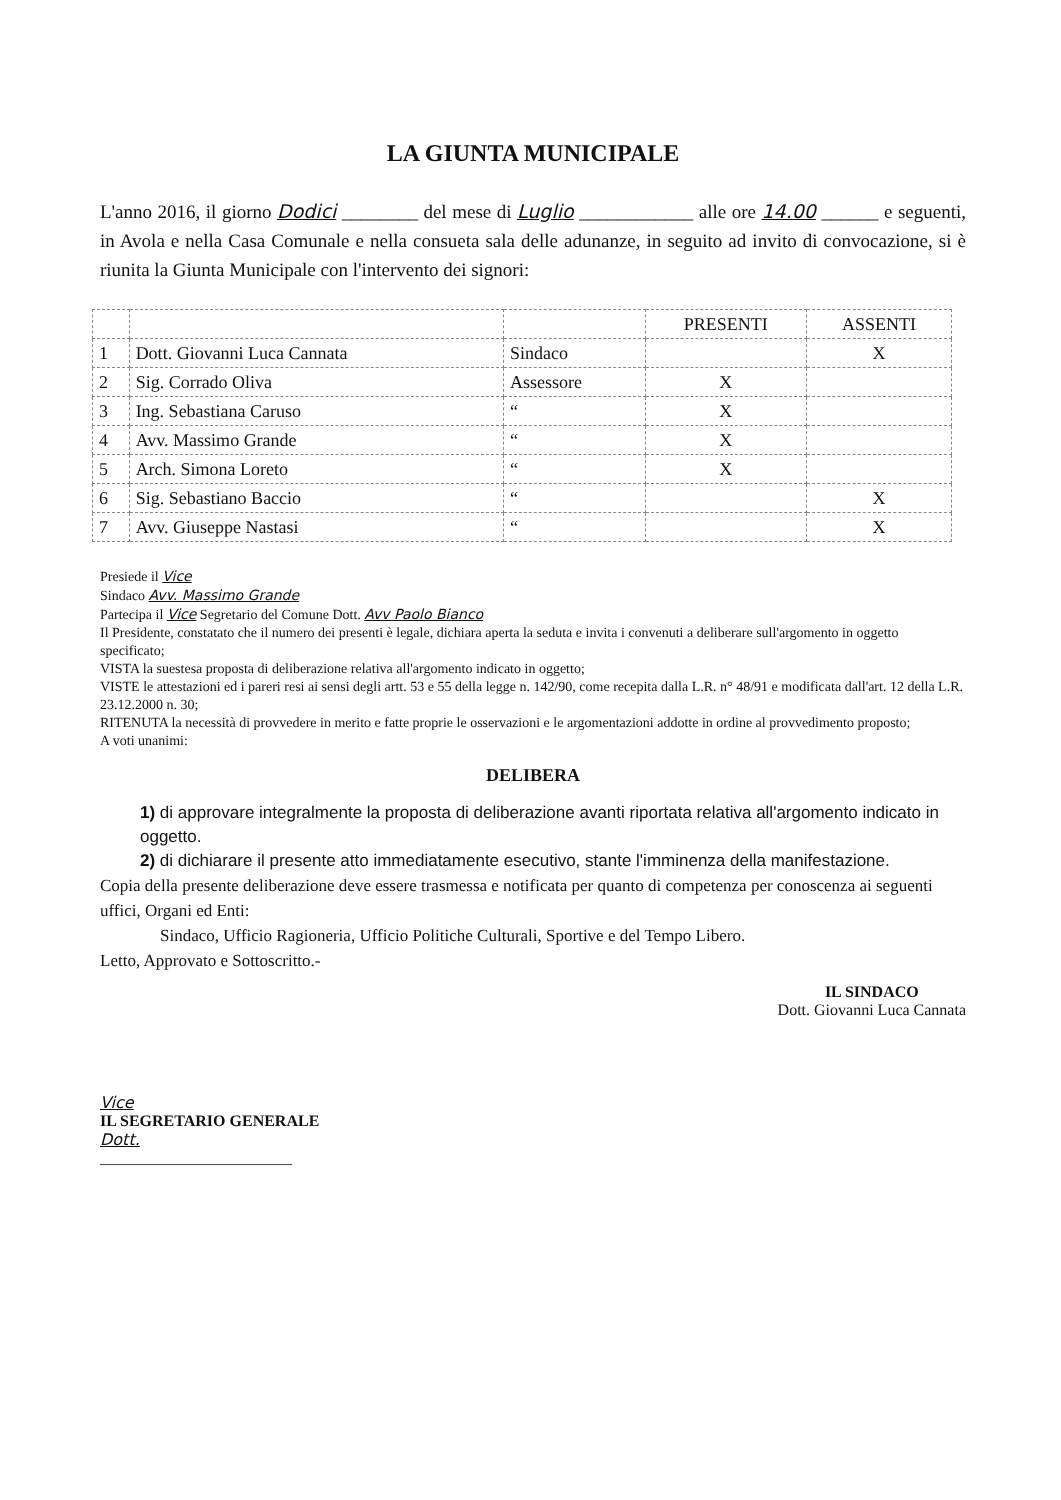LA GIUNTA MUNICIPALE
L'anno 2016, il giorno Dodici ________ del mese di Luglio ____________ alle ore 14.00 ______ e seguenti, in Avola e nella Casa Comunale e nella consueta sala delle adunanze, in seguito ad invito di convocazione, si è riunita la Giunta Municipale con l'intervento dei signori:
| | | | PRESENTI | ASSENTI |
| --- | --- | --- | --- | --- |
| 1 | Dott. Giovanni Luca Cannata | Sindaco | | X |
| 2 | Sig. Corrado Oliva | Assessore | X | |
| 3 | Ing. Sebastiana Caruso | “ | X | |
| 4 | Avv. Massimo Grande | “ | X | |
| 5 | Arch. Simona Loreto | “ | X | |
| 6 | Sig. Sebastiano Baccio | “ | | X |
| 7 | Avv. Giuseppe Nastasi | “ | | X |
Presiede il Vice
Sindaco Avv. Massimo Grande
Partecipa il Vice Segretario del Comune Dott. Avv Paolo Bianco
Il Presidente, constatato che il numero dei presenti è legale, dichiara aperta la seduta e invita i convenuti a deliberare sull'argomento in oggetto specificato;
VISTA la suestesa proposta di deliberazione relativa all'argomento indicato in oggetto;
VISTE le attestazioni ed i pareri resi ai sensi degli artt. 53 e 55 della legge n. 142/90, come recepita dalla L.R. n° 48/91 e modificata dall'art. 12 della L.R. 23.12.2000 n. 30;
RITENUTA la necessità di provvedere in merito e fatte proprie le osservazioni e le argomentazioni addotte in ordine al provvedimento proposto;
A voti unanimi:
DELIBERA
1) di approvare integralmente la proposta di deliberazione avanti riportata relativa all'argomento indicato in oggetto.
2) di dichiarare il presente atto immediatamente esecutivo, stante l'imminenza della manifestazione.
Copia della presente deliberazione deve essere trasmessa e notificata per quanto di competenza per conoscenza ai seguenti uffici, Organi ed Enti:
Sindaco, Ufficio Ragioneria, Ufficio Politiche Culturali, Sportive e del Tempo Libero.
Letto, Approvato e Sottoscritto.-
Vice
IL SEGRETARIO GENERALE
Dott.
________________________
IL SINDACO
Dott. Giovanni Luca Cannata